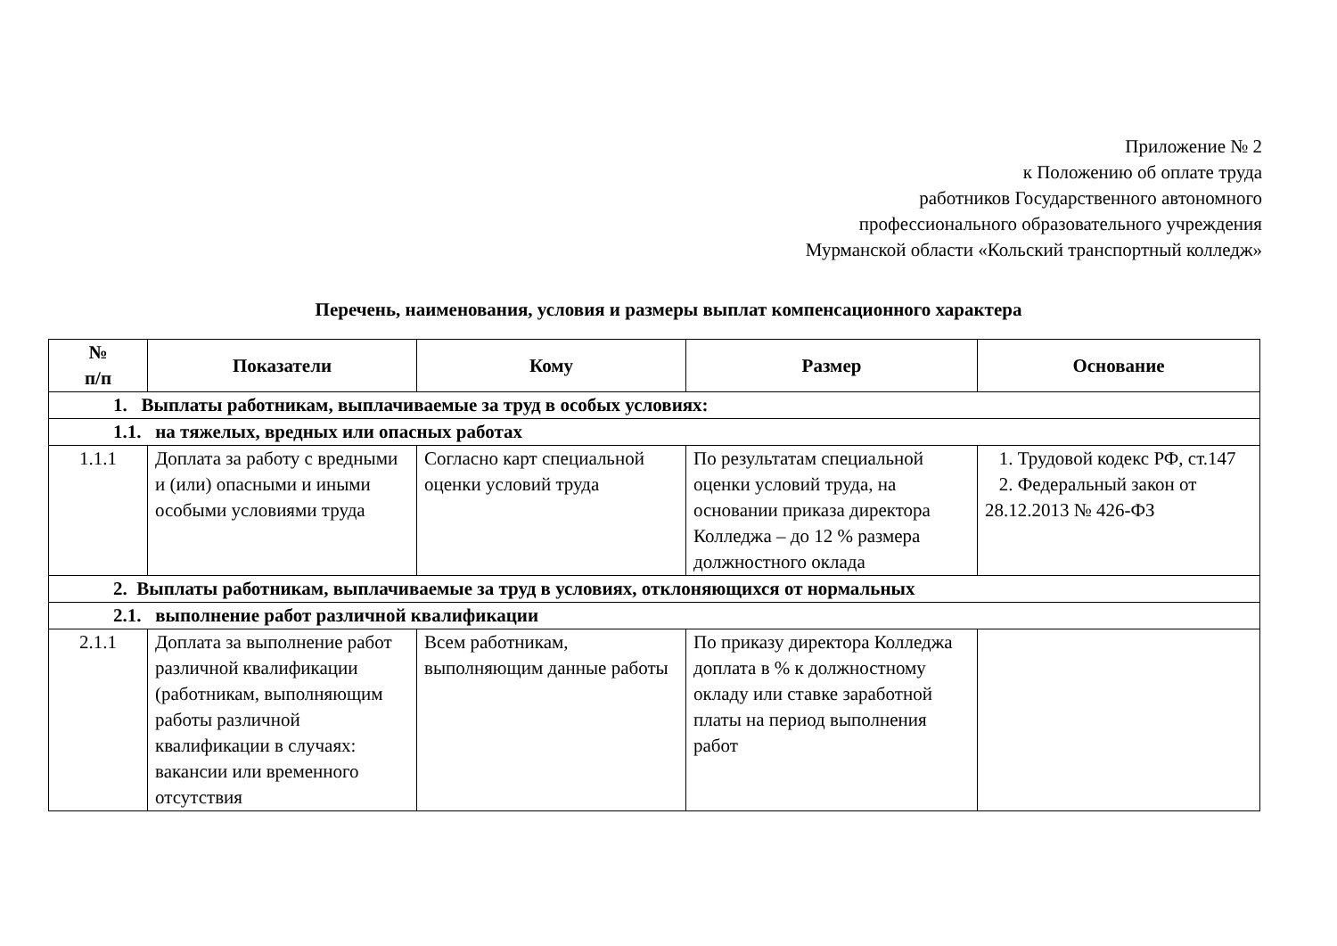Приложение № 2
к Положению об оплате труда
работников Государственного автономного
профессионального образовательного учреждения
Мурманской области «Кольский транспортный колледж»
Перечень, наименования, условия и размеры выплат компенсационного характера
| № п/п | Показатели | Кому | Размер | Основание |
| --- | --- | --- | --- | --- |
| 1. Выплаты работникам, выплачиваемые за труд в особых условиях: | | | | |
| 1.1. на тяжелых, вредных или опасных работах | | | | |
| 1.1.1 | Доплата за работу с вредными и (или) опасными и иными особыми условиями труда | Согласно карт специальной оценки условий труда | По результатам специальной оценки условий труда, на основании приказа директора Колледжа – до 12 % размера должностного оклада | 1. Трудовой кодекс РФ, ст.147 2. Федеральный закон от 28.12.2013 № 426-ФЗ |
| 2. Выплаты работникам, выплачиваемые за труд в условиях, отклоняющихся от нормальных | | | | |
| 2.1. выполнение работ различной квалификации | | | | |
| 2.1.1 | Доплата за выполнение работ различной квалификации (работникам, выполняющим работы различной квалификации в случаях: вакансии или временного отсутствия | Всем работникам, выполняющим данные работы | По приказу директора Колледжа доплата в % к должностному окладу или ставке заработной платы на период выполнения работ | |